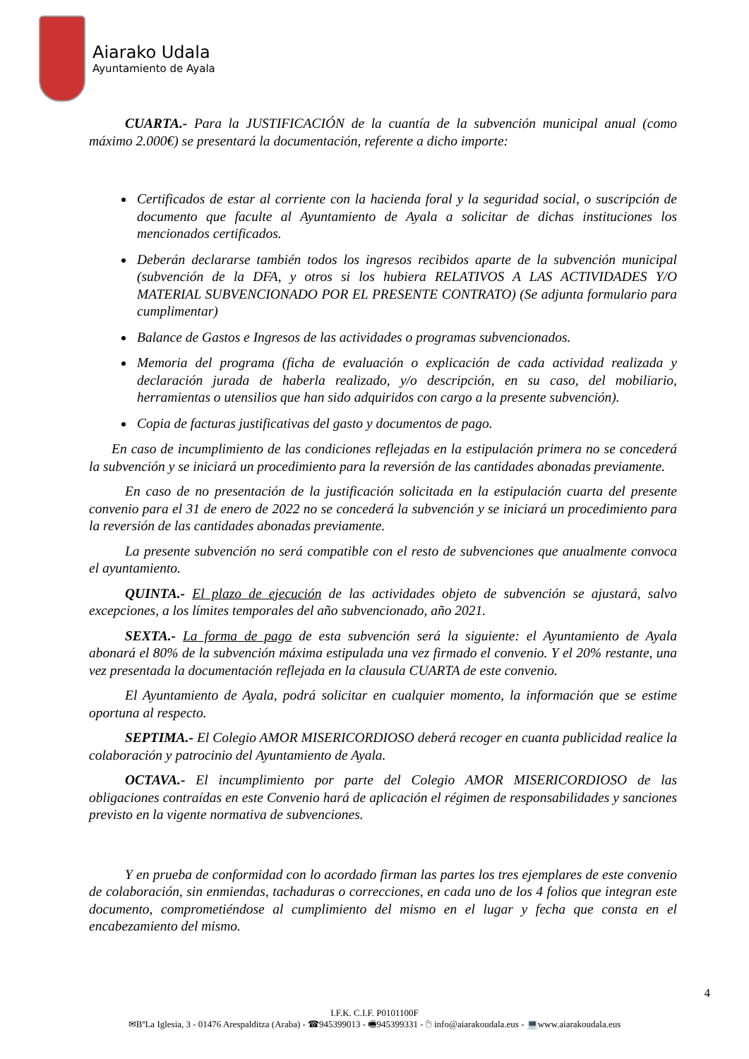Aiarako Udala
Ayuntamiento de Ayala
CUARTA.- Para la JUSTIFICACIÓN de la cuantía de la subvención municipal anual (como máximo 2.000€) se presentará la documentación, referente a dicho importe:
Certificados de estar al corriente con la hacienda foral y la seguridad social, o suscripción de documento que faculte al Ayuntamiento de Ayala a solicitar de dichas instituciones los mencionados certificados.
Deberán declararse también todos los ingresos recibidos aparte de la subvención municipal (subvención de la DFA, y otros si los hubiera RELATIVOS A LAS ACTIVIDADES Y/O MATERIAL SUBVENCIONADO POR EL PRESENTE CONTRATO) (Se adjunta formulario para cumplimentar)
Balance de Gastos e Ingresos de las actividades o programas subvencionados.
Memoria del programa (ficha de evaluación o explicación de cada actividad realizada y declaración jurada de haberla realizado, y/o descripción, en su caso, del mobiliario, herramientas o utensilios que han sido adquiridos con cargo a la presente subvención).
Copia de facturas justificativas del gasto y documentos de pago.
En caso de incumplimiento de las condiciones reflejadas en la estipulación primera no se concederá la subvención y se iniciará un procedimiento para la reversión de las cantidades abonadas previamente.
En caso de no presentación de la justificación solicitada en la estipulación cuarta del presente convenio para el 31 de enero de 2022 no se concederá la subvención y se iniciará un procedimiento para la reversión de las cantidades abonadas previamente.
La presente subvención no será compatible con el resto de subvenciones que anualmente convoca el ayuntamiento.
QUINTA.- El plazo de ejecución de las actividades objeto de subvención se ajustará, salvo excepciones, a los límites temporales del año subvencionado, año 2021.
SEXTA.- La forma de pago de esta subvención será la siguiente: el Ayuntamiento de Ayala abonará el 80% de la subvención máxima estipulada una vez firmado el convenio. Y el 20% restante, una vez presentada la documentación reflejada en la clausula CUARTA de este convenio.
El Ayuntamiento de Ayala, podrá solicitar en cualquier momento, la información que se estime oportuna al respecto.
SEPTIMA.- El Colegio AMOR MISERICORDIOSO deberá recoger en cuanta publicidad realice la colaboración y patrocinio del Ayuntamiento de Ayala.
OCTAVA.- El incumplimiento por parte del Colegio AMOR MISERICORDIOSO de las obligaciones contraídas en este Convenio hará de aplicación el régimen de responsabilidades y sanciones previsto en la vigente normativa de subvenciones.
Y en prueba de conformidad con lo acordado firman las partes los tres ejemplares de este convenio de colaboración, sin enmiendas, tachaduras o correcciones, en cada uno de los 4 folios que integran este documento, comprometiéndose al cumplimiento del mismo en el lugar y fecha que consta en el encabezamiento del mismo.
4
I.F.K. C.I.F. P0101100F
✉BºLa Iglesia, 3 - 01476 Arespalditza (Araba) - ☎945399013 - 🖷945399331 - 🖰 info@aiarakoudala.eus - 💻www.aiarakoudala.eus